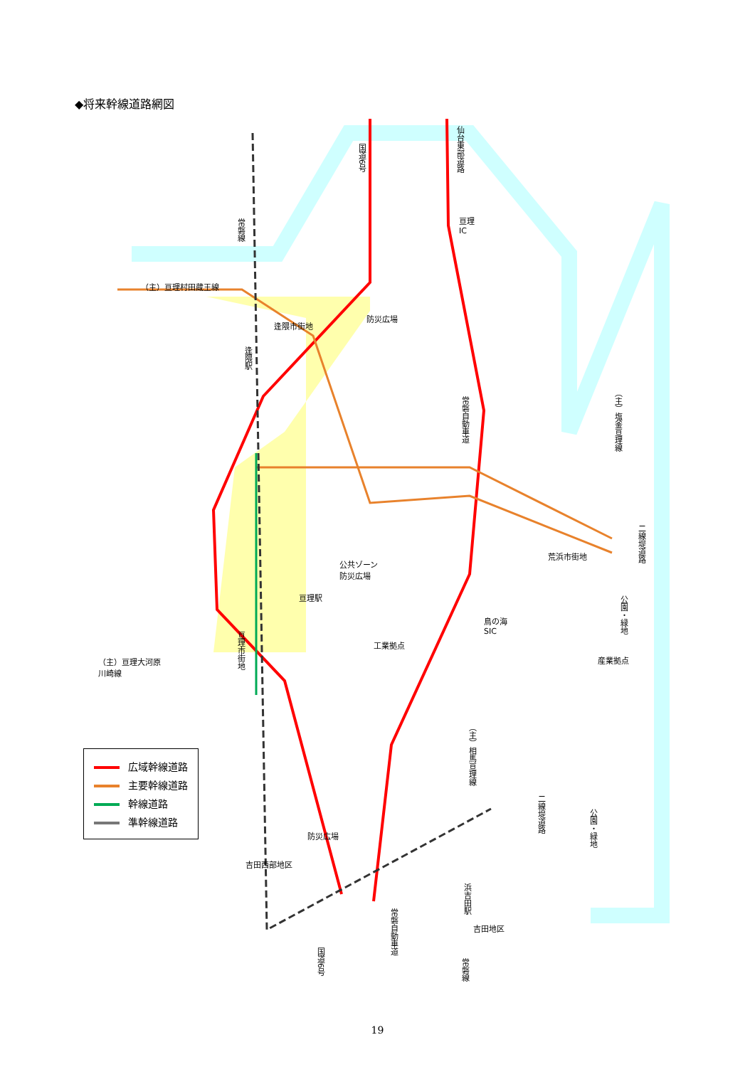◆将来幹線道路網図
国道6号
仙台東部道路
亘理
IC
常磐線
（主）亘理村田蔵王線
逢隈市街地
防災広場
逢隈駅
常磐自動車道
（主）塩釜亘理線
二線堤道路
荒浜市街地
公共ゾーン
防災広場
亘理駅
公園・緑地
鳥の海
SIC
工業拠点
産業拠点
亘理市街地
（主）亘理大河原
川崎線
（主）相馬亘理線
二線堤道路
公園・緑地
防災広場
吉田西部地区
浜吉田駅
吉田地区
常磐自動車道
国道6号
常磐線
広域幹線道路
主要幹線道路
幹線道路
準幹線道路
19